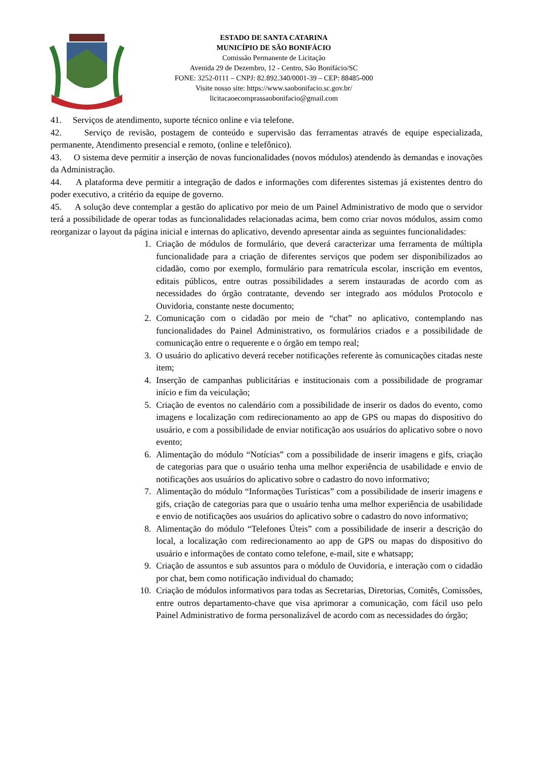ESTADO DE SANTA CATARINA
MUNICÍPIO DE SÃO BONIFÁCIO
Comissão Permanente de Licitação
Avenida 29 de Dezembro, 12 - Centro, São Bonifácio/SC
FONE: 3252-0111 – CNPJ: 82.892.340/0001-39 – CEP: 88485-000
Visite nosso site: https://www.saobonifacio.sc.gov.br/
licitacaoecomprassaobonifacio@gmail.com
41. Serviços de atendimento, suporte técnico online e via telefone.
42. Serviço de revisão, postagem de conteúdo e supervisão das ferramentas através de equipe especializada, permanente, Atendimento presencial e remoto, (online e telefônico).
43. O sistema deve permitir a inserção de novas funcionalidades (novos módulos) atendendo às demandas e inovações da Administração.
44. A plataforma deve permitir a integração de dados e informações com diferentes sistemas já existentes dentro do poder executivo, a critério da equipe de governo.
45. A solução deve contemplar a gestão do aplicativo por meio de um Painel Administrativo de modo que o servidor terá a possibilidade de operar todas as funcionalidades relacionadas acima, bem como criar novos módulos, assim como reorganizar o layout da página inicial e internas do aplicativo, devendo apresentar ainda as seguintes funcionalidades:
1. Criação de módulos de formulário, que deverá caracterizar uma ferramenta de múltipla funcionalidade para a criação de diferentes serviços que podem ser disponibilizados ao cidadão, como por exemplo, formulário para rematrícula escolar, inscrição em eventos, editais públicos, entre outras possibilidades a serem instauradas de acordo com as necessidades do órgão contratante, devendo ser integrado aos módulos Protocolo e Ouvidoria, constante neste documento;
2. Comunicação com o cidadão por meio de “chat” no aplicativo, contemplando nas funcionalidades do Painel Administrativo, os formulários criados e a possibilidade de comunicação entre o requerente e o órgão em tempo real;
3. O usuário do aplicativo deverá receber notificações referente às comunicações citadas neste item;
4. Inserção de campanhas publicitárias e institucionais com a possibilidade de programar início e fim da veiculação;
5. Criação de eventos no calendário com a possibilidade de inserir os dados do evento, como imagens e localização com redirecionamento ao app de GPS ou mapas do dispositivo do usuário, e com a possibilidade de enviar notificação aos usuários do aplicativo sobre o novo evento;
6. Alimentação do módulo “Notícias” com a possibilidade de inserir imagens e gifs, criação de categorias para que o usuário tenha uma melhor experiência de usabilidade e envio de notificações aos usuários do aplicativo sobre o cadastro do novo informativo;
7. Alimentação do módulo “Informações Turísticas” com a possibilidade de inserir imagens e gifs, criação de categorias para que o usuário tenha uma melhor experiência de usabilidade e envio de notificações aos usuários do aplicativo sobre o cadastro do novo informativo;
8. Alimentação do módulo “Telefones Úteis” com a possibilidade de inserir a descrição do local, a localização com redirecionamento ao app de GPS ou mapas do dispositivo do usuário e informações de contato como telefone, e-mail, site e whatsapp;
9. Criação de assuntos e sub assuntos para o módulo de Ouvidoria, e interação com o cidadão por chat, bem como notificação individual do chamado;
10. Criação de módulos informativos para todas as Secretarias, Diretorias, Comitês, Comissões, entre outros departamento-chave que visa aprimorar a comunicação, com fácil uso pelo Painel Administrativo de forma personalizável de acordo com as necessidades do órgão;